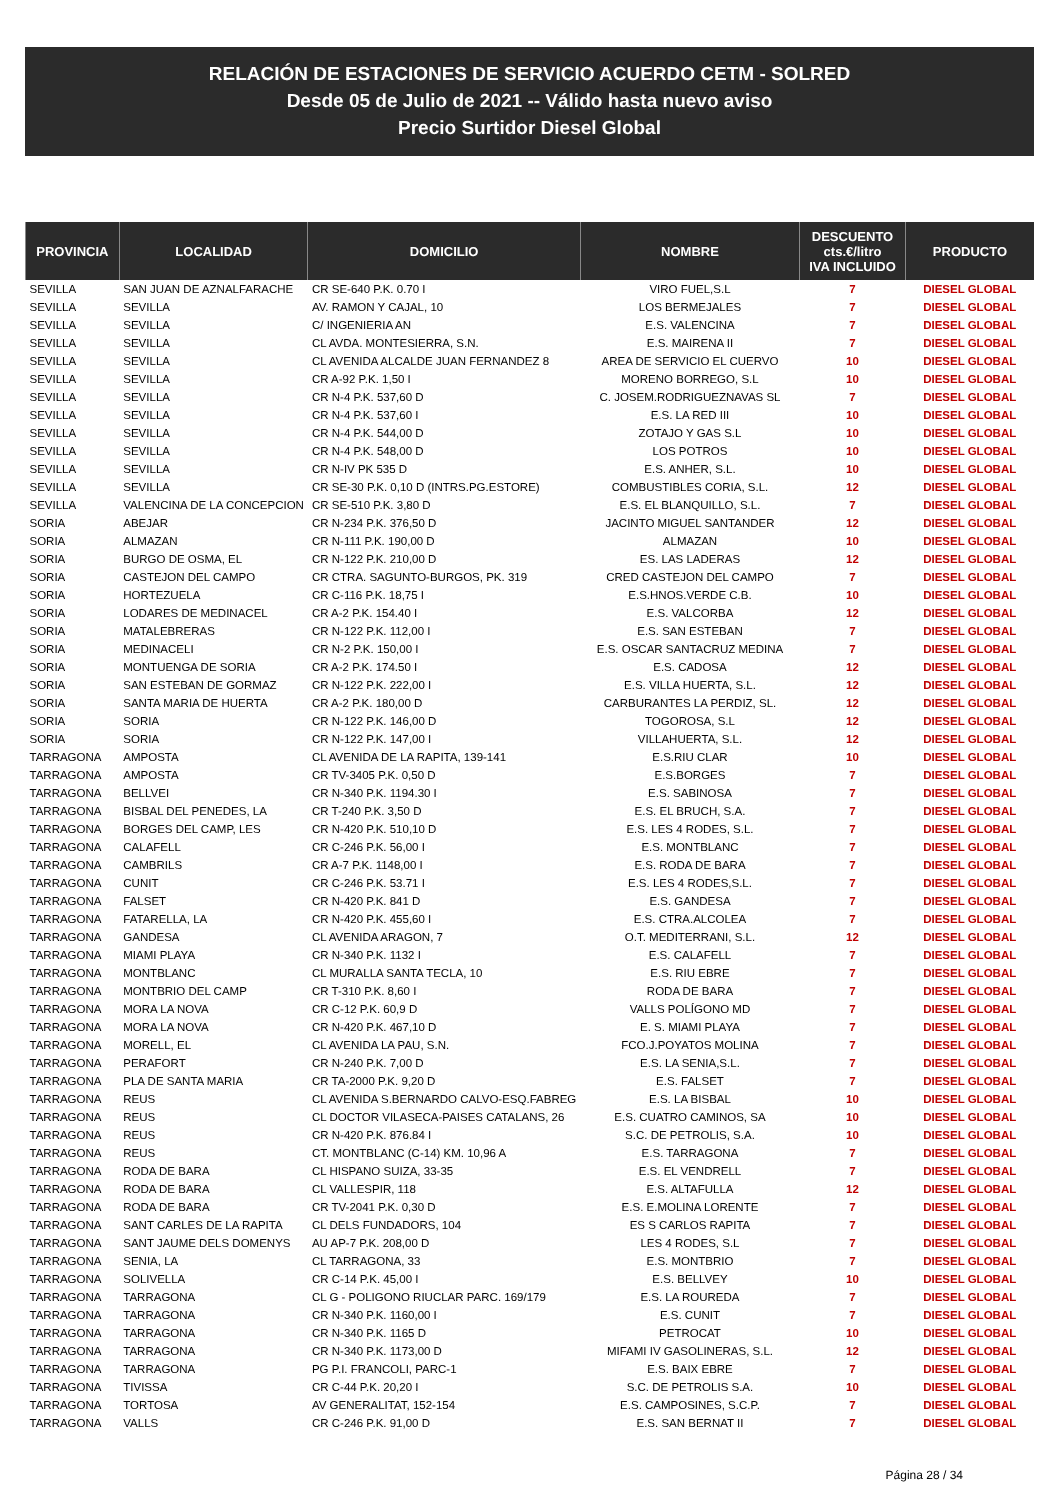RELACIÓN DE ESTACIONES DE SERVICIO ACUERDO CETM - SOLRED
Desde 05 de Julio de 2021 -- Válido hasta nuevo aviso
Precio Surtidor Diesel Global
| PROVINCIA | LOCALIDAD | DOMICILIO | NOMBRE | DESCUENTO cts.€/litro IVA INCLUIDO | PRODUCTO |
| --- | --- | --- | --- | --- | --- |
| SEVILLA | SAN JUAN DE AZNALFARACHE | CR SE-640 P.K. 0.70 I | VIRO FUEL,S.L | 7 | DIESEL GLOBAL |
| SEVILLA | SEVILLA | AV. RAMON Y CAJAL, 10 | LOS BERMEJALES | 7 | DIESEL GLOBAL |
| SEVILLA | SEVILLA | C/ INGENIERIA AN | E.S. VALENCINA | 7 | DIESEL GLOBAL |
| SEVILLA | SEVILLA | CL AVDA. MONTESIERRA, S.N. | E.S. MAIRENA II | 7 | DIESEL GLOBAL |
| SEVILLA | SEVILLA | CL AVENIDA ALCALDE JUAN FERNANDEZ 8 | AREA DE SERVICIO EL CUERVO | 10 | DIESEL GLOBAL |
| SEVILLA | SEVILLA | CR A-92 P.K. 1,50 I | MORENO BORREGO, S.L | 10 | DIESEL GLOBAL |
| SEVILLA | SEVILLA | CR N-4 P.K. 537,60 D | C. JOSEM.RODRIGUEZNAVAS SL | 7 | DIESEL GLOBAL |
| SEVILLA | SEVILLA | CR N-4 P.K. 537,60 I | E.S. LA RED III | 10 | DIESEL GLOBAL |
| SEVILLA | SEVILLA | CR N-4 P.K. 544,00 D | ZOTAJO Y GAS S.L | 10 | DIESEL GLOBAL |
| SEVILLA | SEVILLA | CR N-4 P.K. 548,00 D | LOS POTROS | 10 | DIESEL GLOBAL |
| SEVILLA | SEVILLA | CR N-IV PK 535 D | E.S. ANHER, S.L. | 10 | DIESEL GLOBAL |
| SEVILLA | SEVILLA | CR SE-30 P.K. 0,10 D (INTRS.PG.ESTORE) | COMBUSTIBLES CORIA, S.L. | 12 | DIESEL GLOBAL |
| SEVILLA | VALENCINA DE LA CONCEPCION | CR SE-510 P.K. 3,80 D | E.S. EL BLANQUILLO, S.L. | 7 | DIESEL GLOBAL |
| SORIA | ABEJAR | CR N-234 P.K. 376,50 D | JACINTO MIGUEL SANTANDER | 12 | DIESEL GLOBAL |
| SORIA | ALMAZAN | CR N-111 P.K. 190,00 D | ALMAZAN | 10 | DIESEL GLOBAL |
| SORIA | BURGO DE OSMA, EL | CR N-122 P.K. 210,00 D | ES. LAS LADERAS | 12 | DIESEL GLOBAL |
| SORIA | CASTEJON DEL CAMPO | CR CTRA. SAGUNTO-BURGOS, PK. 319 | CRED CASTEJON DEL CAMPO | 7 | DIESEL GLOBAL |
| SORIA | HORTEZUELA | CR C-116 P.K. 18,75 I | E.S.HNOS.VERDE C.B. | 10 | DIESEL GLOBAL |
| SORIA | LODARES DE MEDINACEL | CR A-2 P.K. 154.40 I | E.S. VALCORBA | 12 | DIESEL GLOBAL |
| SORIA | MATALEBRERAS | CR N-122 P.K. 112,00 I | E.S. SAN ESTEBAN | 7 | DIESEL GLOBAL |
| SORIA | MEDINACELI | CR N-2 P.K. 150,00 I | E.S. OSCAR SANTACRUZ MEDINA | 7 | DIESEL GLOBAL |
| SORIA | MONTUENGA DE SORIA | CR A-2 P.K. 174.50 I | E.S. CADOSA | 12 | DIESEL GLOBAL |
| SORIA | SAN ESTEBAN DE GORMAZ | CR N-122 P.K. 222,00 I | E.S. VILLA HUERTA, S.L. | 12 | DIESEL GLOBAL |
| SORIA | SANTA MARIA DE HUERTA | CR A-2 P.K. 180,00 D | CARBURANTES LA PERDIZ, SL. | 12 | DIESEL GLOBAL |
| SORIA | SORIA | CR N-122 P.K. 146,00 D | TOGOROSA, S.L | 12 | DIESEL GLOBAL |
| SORIA | SORIA | CR N-122 P.K. 147,00 I | VILLAHUERTA, S.L. | 12 | DIESEL GLOBAL |
| TARRAGONA | AMPOSTA | CL AVENIDA DE LA RAPITA, 139-141 | E.S.RIU CLAR | 10 | DIESEL GLOBAL |
| TARRAGONA | AMPOSTA | CR TV-3405 P.K. 0,50 D | E.S.BORGES | 7 | DIESEL GLOBAL |
| TARRAGONA | BELLVEI | CR N-340 P.K. 1194.30 I | E.S. SABINOSA | 7 | DIESEL GLOBAL |
| TARRAGONA | BISBAL DEL PENEDES, LA | CR T-240 P.K. 3,50 D | E.S. EL BRUCH, S.A. | 7 | DIESEL GLOBAL |
| TARRAGONA | BORGES DEL CAMP, LES | CR N-420 P.K. 510,10 D | E.S. LES 4 RODES, S.L. | 7 | DIESEL GLOBAL |
| TARRAGONA | CALAFELL | CR C-246 P.K. 56,00 I | E.S. MONTBLANC | 7 | DIESEL GLOBAL |
| TARRAGONA | CAMBRILS | CR A-7 P.K. 1148,00 I | E.S. RODA DE BARA | 7 | DIESEL GLOBAL |
| TARRAGONA | CUNIT | CR C-246 P.K. 53.71 I | E.S. LES 4 RODES,S.L. | 7 | DIESEL GLOBAL |
| TARRAGONA | FALSET | CR N-420 P.K. 841 D | E.S. GANDESA | 7 | DIESEL GLOBAL |
| TARRAGONA | FATARELLA, LA | CR N-420 P.K. 455,60 I | E.S. CTRA.ALCOLEA | 7 | DIESEL GLOBAL |
| TARRAGONA | GANDESA | CL AVENIDA ARAGON, 7 | O.T. MEDITERRANI, S.L. | 12 | DIESEL GLOBAL |
| TARRAGONA | MIAMI PLAYA | CR N-340 P.K. 1132 I | E.S. CALAFELL | 7 | DIESEL GLOBAL |
| TARRAGONA | MONTBLANC | CL MURALLA SANTA TECLA, 10 | E.S. RIU EBRE | 7 | DIESEL GLOBAL |
| TARRAGONA | MONTBRIO DEL CAMP | CR T-310 P.K. 8,60 I | RODA DE BARA | 7 | DIESEL GLOBAL |
| TARRAGONA | MORA LA NOVA | CR C-12 P.K. 60,9 D | VALLS POLÍGONO MD | 7 | DIESEL GLOBAL |
| TARRAGONA | MORA LA NOVA | CR N-420 P.K. 467,10 D | E. S. MIAMI PLAYA | 7 | DIESEL GLOBAL |
| TARRAGONA | MORELL, EL | CL AVENIDA LA PAU, S.N. | FCO.J.POYATOS MOLINA | 7 | DIESEL GLOBAL |
| TARRAGONA | PERAFORT | CR N-240 P.K. 7,00 D | E.S. LA SENIA,S.L. | 7 | DIESEL GLOBAL |
| TARRAGONA | PLA DE SANTA MARIA | CR TA-2000 P.K. 9,20 D | E.S. FALSET | 7 | DIESEL GLOBAL |
| TARRAGONA | REUS | CL AVENIDA S.BERNARDO CALVO-ESQ.FABREG | E.S. LA BISBAL | 10 | DIESEL GLOBAL |
| TARRAGONA | REUS | CL DOCTOR VILASECA-PAISES CATALANS, 26 | E.S. CUATRO CAMINOS, SA | 10 | DIESEL GLOBAL |
| TARRAGONA | REUS | CR N-420 P.K. 876.84 I | S.C. DE PETROLIS, S.A. | 10 | DIESEL GLOBAL |
| TARRAGONA | REUS | CT. MONTBLANC (C-14) KM. 10,96 A | E.S. TARRAGONA | 7 | DIESEL GLOBAL |
| TARRAGONA | RODA DE BARA | CL HISPANO SUIZA, 33-35 | E.S. EL VENDRELL | 7 | DIESEL GLOBAL |
| TARRAGONA | RODA DE BARA | CL VALLESPIR, 118 | E.S. ALTAFULLA | 12 | DIESEL GLOBAL |
| TARRAGONA | RODA DE BARA | CR TV-2041 P.K. 0,30 D | E.S. E.MOLINA LORENTE | 7 | DIESEL GLOBAL |
| TARRAGONA | SANT CARLES DE LA RAPITA | CL DELS FUNDADORS, 104 | ES S CARLOS RAPITA | 7 | DIESEL GLOBAL |
| TARRAGONA | SANT JAUME DELS DOMENYS | AU AP-7 P.K. 208,00 D | LES 4 RODES, S.L | 7 | DIESEL GLOBAL |
| TARRAGONA | SENIA, LA | CL TARRAGONA, 33 | E.S. MONTBRIO | 7 | DIESEL GLOBAL |
| TARRAGONA | SOLIVELLA | CR C-14 P.K. 45,00 I | E.S. BELLVEY | 10 | DIESEL GLOBAL |
| TARRAGONA | TARRAGONA | CL G - POLIGONO RIUCLAR PARC. 169/179 | E.S. LA ROUREDA | 7 | DIESEL GLOBAL |
| TARRAGONA | TARRAGONA | CR N-340 P.K. 1160,00 I | E.S. CUNIT | 7 | DIESEL GLOBAL |
| TARRAGONA | TARRAGONA | CR N-340 P.K. 1165 D | PETROCAT | 10 | DIESEL GLOBAL |
| TARRAGONA | TARRAGONA | CR N-340 P.K. 1173,00 D | MIFAMI IV GASOLINERAS, S.L. | 12 | DIESEL GLOBAL |
| TARRAGONA | TARRAGONA | PG P.I. FRANCOLI, PARC-1 | E.S. BAIX EBRE | 7 | DIESEL GLOBAL |
| TARRAGONA | TIVISSA | CR C-44 P.K. 20,20 I | S.C. DE PETROLIS S.A. | 10 | DIESEL GLOBAL |
| TARRAGONA | TORTOSA | AV GENERALITAT, 152-154 | E.S. CAMPOSINES, S.C.P. | 7 | DIESEL GLOBAL |
| TARRAGONA | VALLS | CR C-246 P.K. 91,00 D | E.S. SAN BERNAT II | 7 | DIESEL GLOBAL |
Página 28 / 34